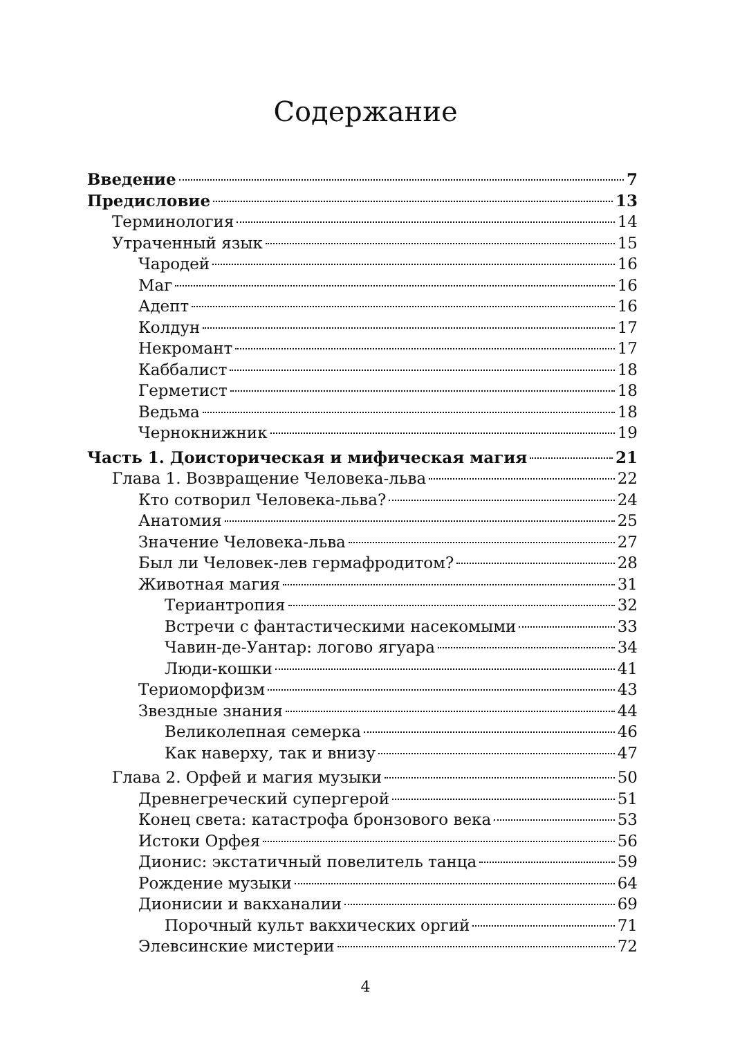Содержание
Введение 7
Предисловие 13
Терминология 14
Утраченный язык 15
Чародей 16
Маг 16
Адепт 16
Колдун 17
Некромант 17
Каббалист 18
Герметист 18
Ведьма 18
Чернокнижник 19
Часть 1. Доисторическая и мифическая магия 21
Глава 1. Возвращение Человека-льва 22
Кто сотворил Человека-льва? 24
Анатомия 25
Значение Человека-льва 27
Был ли Человек-лев гермафродитом? 28
Животная магия 31
Териантропия 32
Встречи с фантастическими насекомыми 33
Чавин-де-Уантар: логово ягуара 34
Люди-кошки 41
Териоморфизм 43
Звездные знания 44
Великолепная семерка 46
Как наверху, так и внизу 47
Глава 2. Орфей и магия музыки 50
Древнегреческий супергерой 51
Конец света: катастрофа бронзового века 53
Истоки Орфея 56
Дионис: экстатичный повелитель танца 59
Рождение музыки 64
Дионисии и вакханалии 69
Порочный культ вакхических оргий 71
Элевсинские мистерии 72
4